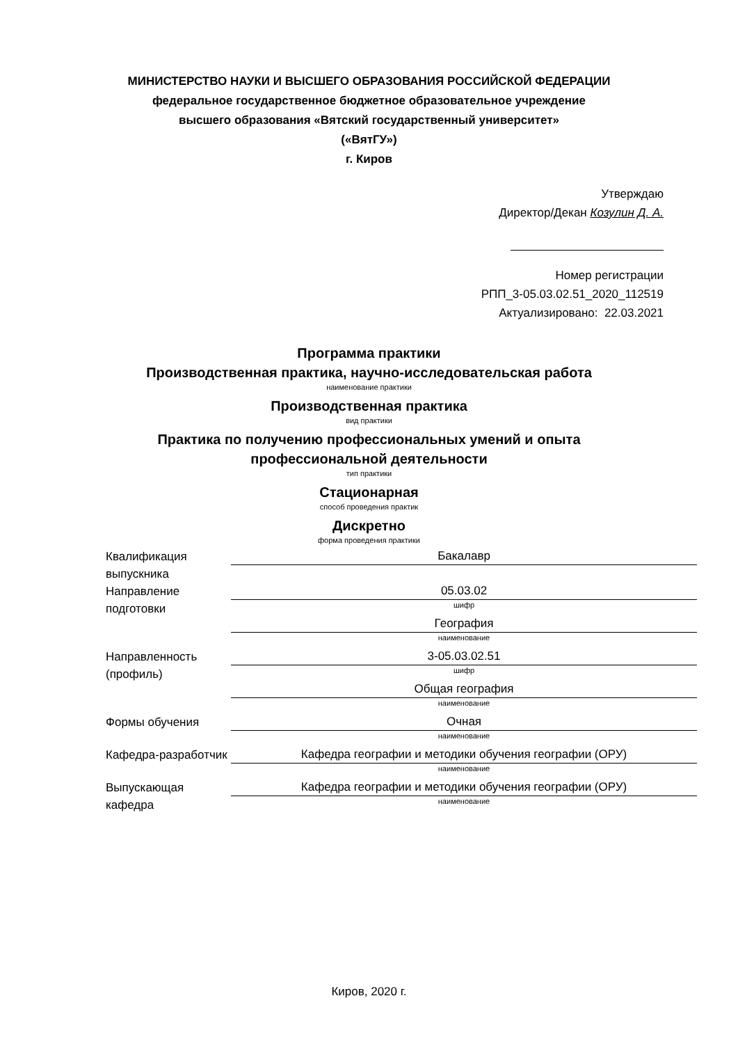МИНИСТЕРСТВО НАУКИ И ВЫСШЕГО ОБРАЗОВАНИЯ РОССИЙСКОЙ ФЕДЕРАЦИИ
федеральное государственное бюджетное образовательное учреждение
высшего образования «Вятский государственный университет»
(«ВятГУ»)
г. Киров
Утверждаю
Директор/Декан Козулин Д. А.
Номер регистрации
РПП_3-05.03.02.51_2020_112519
Актуализировано: 22.03.2021
Программа практики
Производственная практика, научно-исследовательская работа
наименование практики
Производственная практика
вид практики
Практика по получению профессиональных умений и опыта
профессиональной деятельности
тип практики
Стационарная
способ проведения практик
Дискретно
форма проведения практики
| Квалификация выпускника | Бакалавр |
| Направление подготовки | 05.03.02 шифр |
| | География наименование |
| Направленность (профиль) | 3-05.03.02.51 шифр |
| | Общая география наименование |
| Формы обучения | Очная наименование |
| Кафедра-разработчик | Кафедра географии и методики обучения географии (ОРУ) наименование |
| Выпускающая кафедра | Кафедра географии и методики обучения географии (ОРУ) наименование |
Киров, 2020 г.